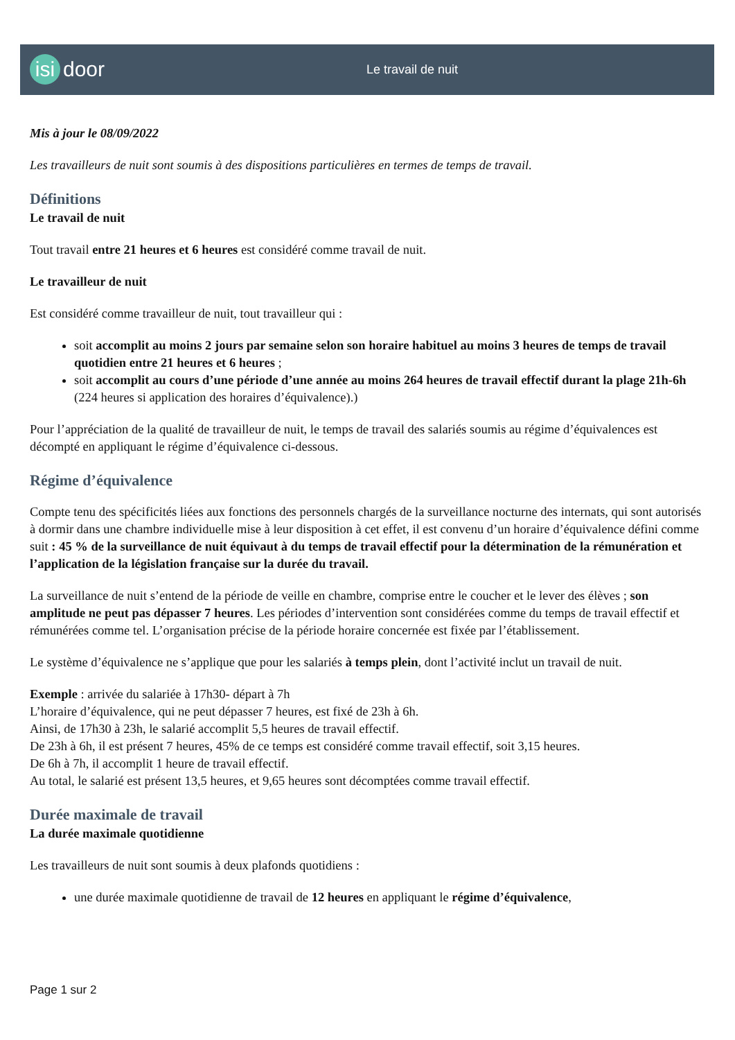isi door Le travail de nuit
Mis à jour le 08/09/2022
Les travailleurs de nuit sont soumis à des dispositions particulières en termes de temps de travail.
Définitions
Le travail de nuit
Tout travail entre 21 heures et 6 heures est considéré comme travail de nuit.
Le travailleur de nuit
Est considéré comme travailleur de nuit, tout travailleur qui :
soit accomplit au moins 2 jours par semaine selon son horaire habituel au moins 3 heures de temps de travail quotidien entre 21 heures et 6 heures ;
soit accomplit au cours d’une période d’une année au moins 264 heures de travail effectif durant la plage 21h-6h (224 heures si application des horaires d’équivalence).)
Pour l’appréciation de la qualité de travailleur de nuit, le temps de travail des salariés soumis au régime d’équivalences est décompté en appliquant le régime d’équivalence ci-dessous.
Régime d’équivalence
Compte tenu des spécificités liées aux fonctions des personnels chargés de la surveillance nocturne des internats, qui sont autorisés à dormir dans une chambre individuelle mise à leur disposition à cet effet, il est convenu d’un horaire d’équivalence défini comme suit : 45 % de la surveillance de nuit équivaut à du temps de travail effectif pour la détermination de la rémunération et l’application de la législation française sur la durée du travail.
La surveillance de nuit s’entend de la période de veille en chambre, comprise entre le coucher et le lever des élèves ; son amplitude ne peut pas dépasser 7 heures. Les périodes d’intervention sont considérées comme du temps de travail effectif et rémunérées comme tel. L’organisation précise de la période horaire concernée est fixée par l’établissement.
Le système d’équivalence ne s’applique que pour les salariés à temps plein, dont l’activité inclut un travail de nuit.
Exemple : arrivée du salariée à 17h30- départ à 7h
L’horaire d’équivalence, qui ne peut dépasser 7 heures, est fixé de 23h à 6h.
Ainsi, de 17h30 à 23h, le salarié accomplit 5,5 heures de travail effectif.
De 23h à 6h, il est présent 7 heures, 45% de ce temps est considéré comme travail effectif, soit 3,15 heures.
De 6h à 7h, il accomplit 1 heure de travail effectif.
Au total, le salarié est présent 13,5 heures, et 9,65 heures sont décomptées comme travail effectif.
Durée maximale de travail
La durée maximale quotidienne
Les travailleurs de nuit sont soumis à deux plafonds quotidiens :
une durée maximale quotidienne de travail de 12 heures en appliquant le régime d’équivalence,
Page 1 sur 2